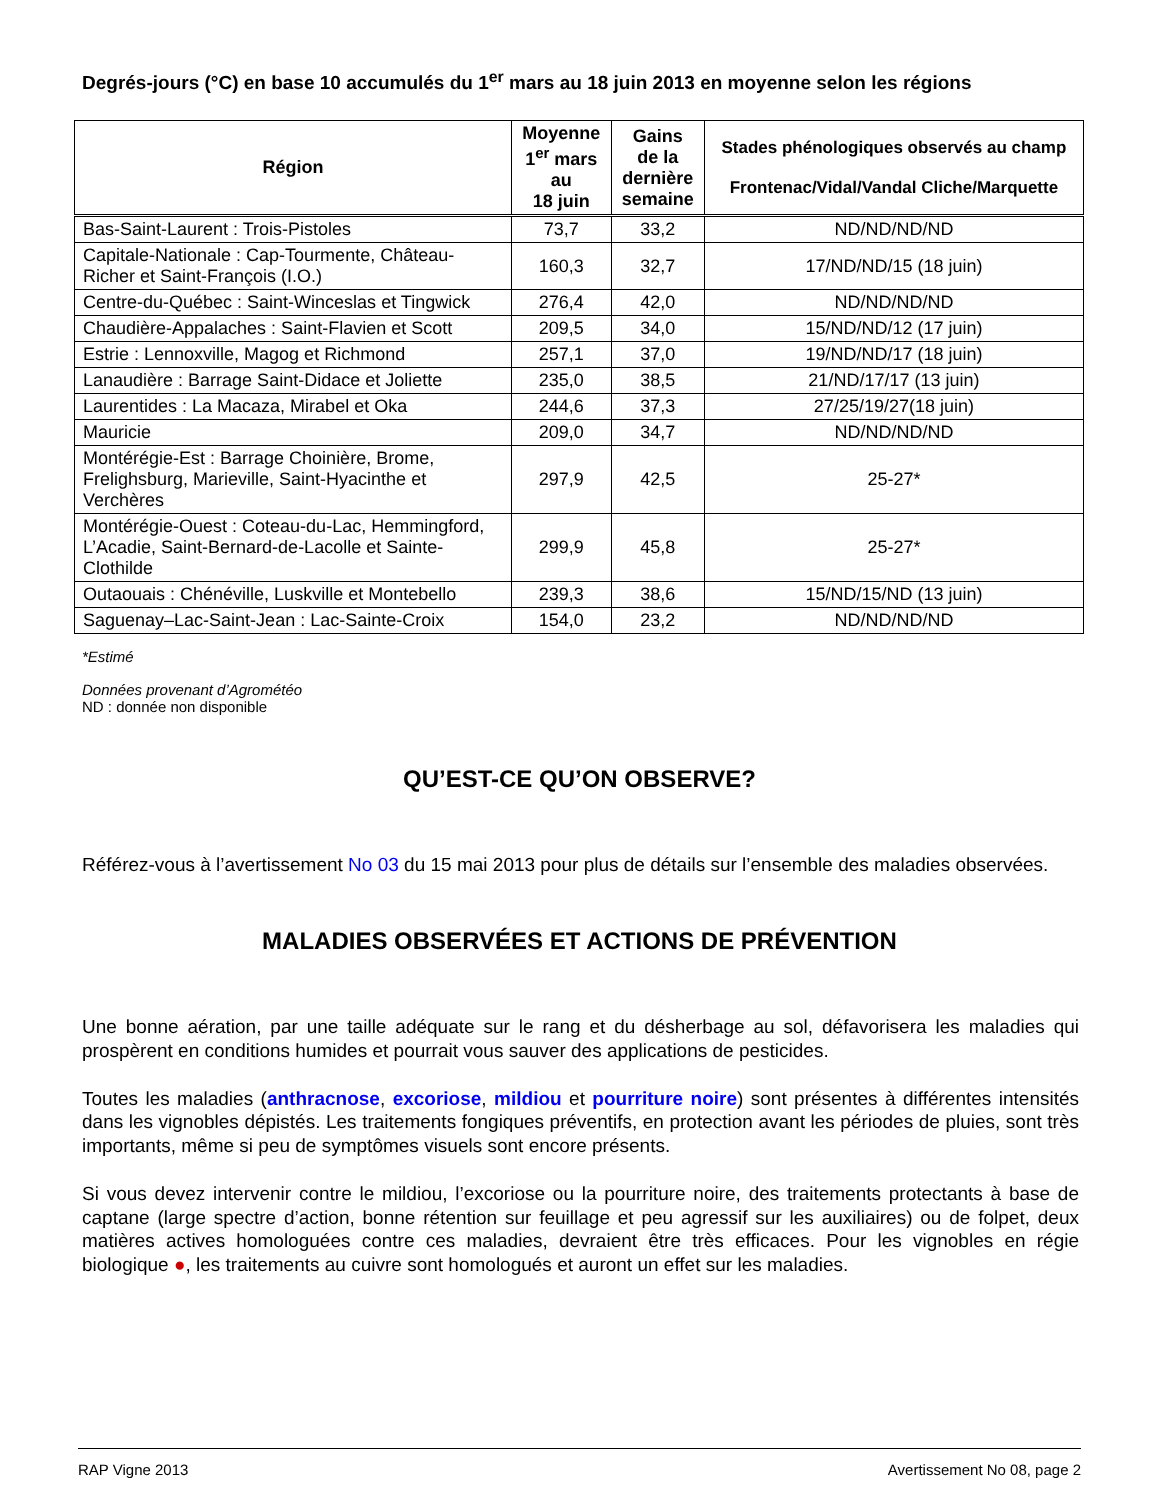Degrés-jours (°C) en base 10 accumulés du 1<sup>er</sup> mars au 18 juin 2013 en moyenne selon les régions
| Région | Moyenne 1<sup>er</sup> mars au 18 juin | Gains de la dernière semaine | Stades phénologiques observés au champ Frontenac/Vidal/Vandal Cliche/Marquette |
| --- | --- | --- | --- |
| Bas-Saint-Laurent : Trois-Pistoles | 73,7 | 33,2 | ND/ND/ND/ND |
| Capitale-Nationale : Cap-Tourmente, Château-Richer et Saint-François (I.O.) | 160,3 | 32,7 | 17/ND/ND/15 (18 juin) |
| Centre-du-Québec : Saint-Winceslas et Tingwick | 276,4 | 42,0 | ND/ND/ND/ND |
| Chaudière-Appalaches : Saint-Flavien et Scott | 209,5 | 34,0 | 15/ND/ND/12 (17 juin) |
| Estrie : Lennoxville, Magog et Richmond | 257,1 | 37,0 | 19/ND/ND/17 (18 juin) |
| Lanaudière : Barrage Saint-Didace et Joliette | 235,0 | 38,5 | 21/ND/17/17 (13 juin) |
| Laurentides : La Macaza, Mirabel et Oka | 244,6 | 37,3 | 27/25/19/27(18 juin) |
| Mauricie | 209,0 | 34,7 | ND/ND/ND/ND |
| Montérégie-Est : Barrage Choinière, Brome, Frelighsburg, Marieville, Saint-Hyacinthe et Verchères | 297,9 | 42,5 | 25-27* |
| Montérégie-Ouest : Coteau-du-Lac, Hemmingford, L’Acadie, Saint-Bernard-de-Lacolle et Sainte-Clothilde | 299,9 | 45,8 | 25-27* |
| Outaouais : Chénéville, Luskville et Montebello | 239,3 | 38,6 | 15/ND/15/ND (13 juin) |
| Saguenay–Lac-Saint-Jean : Lac-Sainte-Croix | 154,0 | 23,2 | ND/ND/ND/ND |
*Estimé
Données provenant d’Agrométéo
ND : donnée non disponible
QU’EST-CE QU’ON OBSERVE?
Référez-vous à l’avertissement No 03 du 15 mai 2013 pour plus de détails sur l’ensemble des maladies observées.
MALADIES OBSERVÉES ET ACTIONS DE PRÉVENTION
Une bonne aération, par une taille adéquate sur le rang et du désherbage au sol, défavorisera les maladies qui prospèrent en conditions humides et pourrait vous sauver des applications de pesticides.
Toutes les maladies (anthracnose, excoriose, mildiou et pourriture noire) sont présentes à différentes intensités dans les vignobles dépistés. Les traitements fongiques préventifs, en protection avant les périodes de pluies, sont très importants, même si peu de symptômes visuels sont encore présents.
Si vous devez intervenir contre le mildiou, l’excoriose ou la pourriture noire, des traitements protectants à base de captane (large spectre d’action, bonne rétention sur feuillage et peu agressif sur les auxiliaires) ou de folpet, deux matières actives homologuées contre ces maladies, devraient être très efficaces. Pour les vignobles en régie biologique ●, les traitements au cuivre sont homologués et auront un effet sur les maladies.
RAP Vigne 2013 Avertissement No 08, page 2